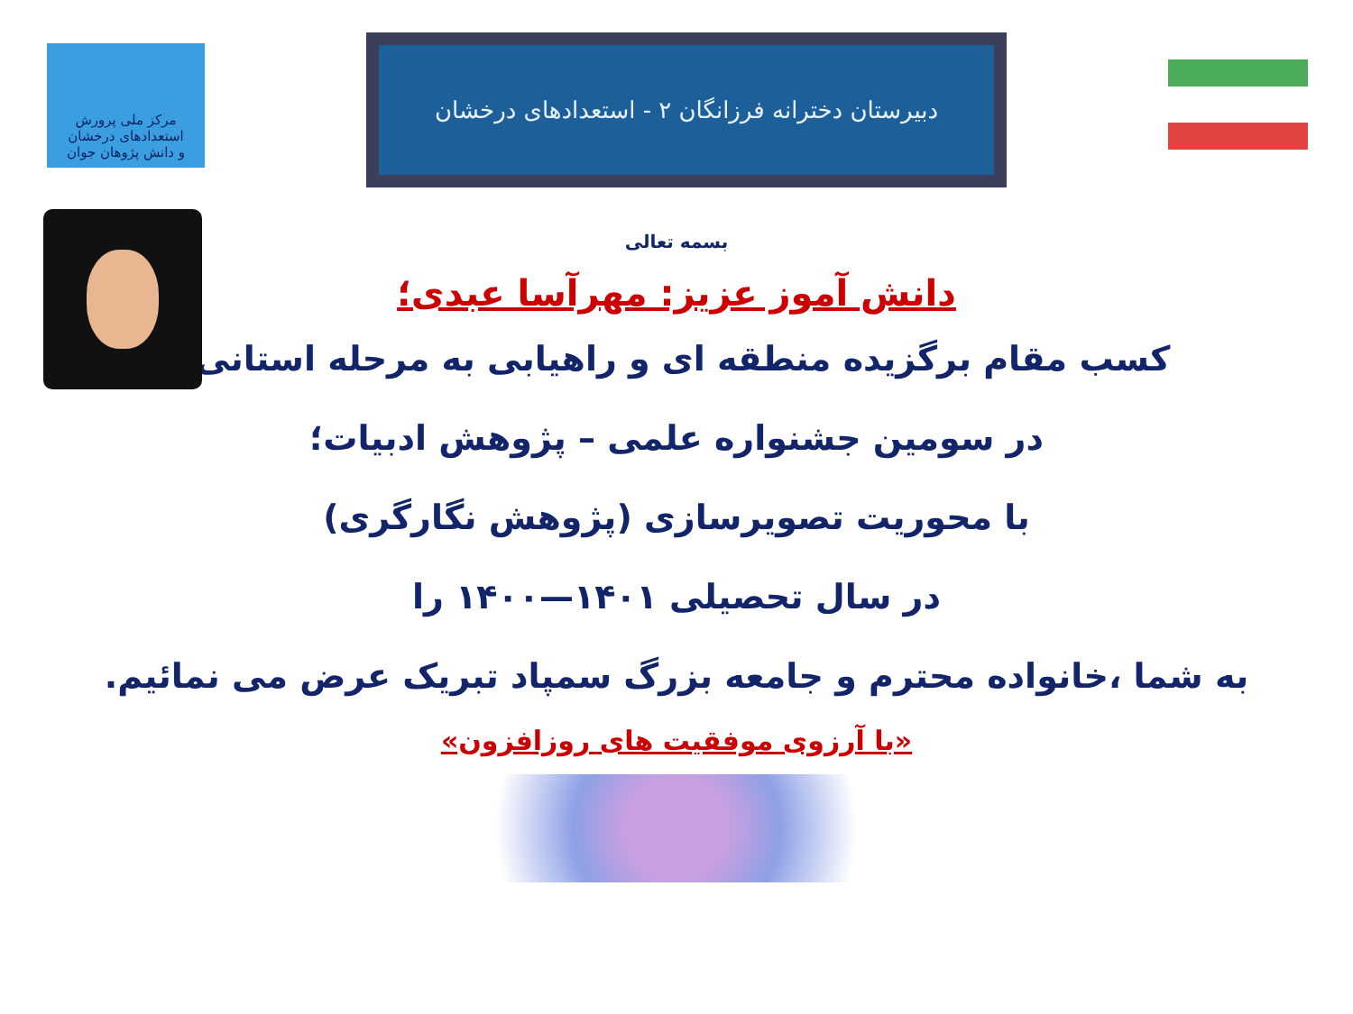مرکز ملی پرورش استعدادهای درخشان
و دانش پژوهان جوان
دبیرستان دخترانه فرزانگان ۲ - استعدادهای درخشان
بسمه تعالی
دانش آموز عزیز: مهرآسا عبدی؛
کسب مقام برگزیده منطقه ای و راهیابی به مرحله استانی،
در سومین جشنواره علمی – پژوهش ادبیات؛
با محوریت تصویرسازی (پژوهش نگارگری)
در سال تحصیلی ۱۴۰۱—۱۴۰۰ را
به شما ،خانواده محترم و جامعه بزرگ سمپاد تبریک عرض می نمائیم.
«با آرزوی موفقیت های روزافزون»